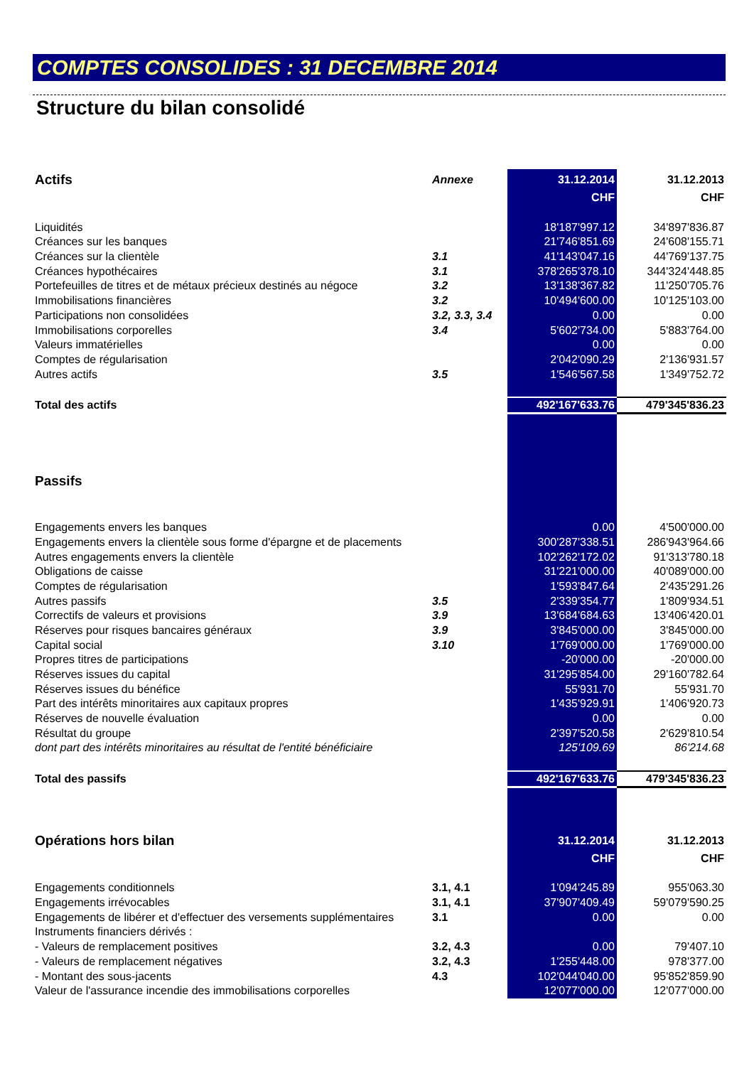COMPTES CONSOLIDES : 31 DECEMBRE 2014
Structure du bilan consolidé
| Actifs | Annexe | 31.12.2014 | 31.12.2013 |
| | | CHF | CHF |
| Liquidités | | 18'187'997.12 | 34'897'836.87 |
| Créances sur les banques | | 21'746'851.69 | 24'608'155.71 |
| Créances sur la clientèle | 3.1 | 41'143'047.16 | 44'769'137.75 |
| Créances hypothécaires | 3.1 | 378'265'378.10 | 344'324'448.85 |
| Portefeuilles de titres et de métaux précieux destinés au négoce | 3.2 | 13'138'367.82 | 11'250'705.76 |
| Immobilisations financières | 3.2 | 10'494'600.00 | 10'125'103.00 |
| Participations non consolidées | 3.2, 3.3, 3.4 | 0.00 | 0.00 |
| Immobilisations corporelles | 3.4 | 5'602'734.00 | 5'883'764.00 |
| Valeurs immatérielles | | 0.00 | 0.00 |
| Comptes de régularisation | | 2'042'090.29 | 2'136'931.57 |
| Autres actifs | 3.5 | 1'546'567.58 | 1'349'752.72 |
| Total des actifs | | 492'167'633.76 | 479'345'836.23 |
| Passifs | | | |
| Engagements envers les banques | | 0.00 | 4'500'000.00 |
| Engagements envers la clientèle sous forme d'épargne et de placements | | 300'287'338.51 | 286'943'964.66 |
| Autres engagements envers la clientèle | | 102'262'172.02 | 91'313'780.18 |
| Obligations de caisse | | 31'221'000.00 | 40'089'000.00 |
| Comptes de régularisation | | 1'593'847.64 | 2'435'291.26 |
| Autres passifs | 3.5 | 2'339'354.77 | 1'809'934.51 |
| Correctifs de valeurs et provisions | 3.9 | 13'684'684.63 | 13'406'420.01 |
| Réserves pour risques bancaires généraux | 3.9 | 3'845'000.00 | 3'845'000.00 |
| Capital social | 3.10 | 1'769'000.00 | 1'769'000.00 |
| Propres titres de participations | | -20'000.00 | -20'000.00 |
| Réserves issues du capital | | 31'295'854.00 | 29'160'782.64 |
| Réserves issues du bénéfice | | 55'931.70 | 55'931.70 |
| Part des intérêts minoritaires aux capitaux propres | | 1'435'929.91 | 1'406'920.73 |
| Réserves de nouvelle évaluation | | 0.00 | 0.00 |
| Résultat du groupe | | 2'397'520.58 | 2'629'810.54 |
| dont part des intérêts minoritaires au résultat de l'entité bénéficiaire | | 125'109.69 | 86'214.68 |
| Total des passifs | | 492'167'633.76 | 479'345'836.23 |
| Opérations hors bilan | | 31.12.2014 | 31.12.2013 |
| | | CHF | CHF |
| Engagements conditionnels | 3.1, 4.1 | 1'094'245.89 | 955'063.30 |
| Engagements irrévocables | 3.1, 4.1 | 37'907'409.49 | 59'079'590.25 |
| Engagements de libérer et d'effectuer des versements supplémentaires | 3.1 | 0.00 | 0.00 |
| Instruments financiers dérivés : | | | |
| - Valeurs de remplacement positives | 3.2, 4.3 | 0.00 | 79'407.10 |
| - Valeurs de remplacement négatives | 3.2, 4.3 | 1'255'448.00 | 978'377.00 |
| - Montant des sous-jacents | 4.3 | 102'044'040.00 | 95'852'859.90 |
| Valeur de l'assurance incendie des immobilisations corporelles | | 12'077'000.00 | 12'077'000.00 |